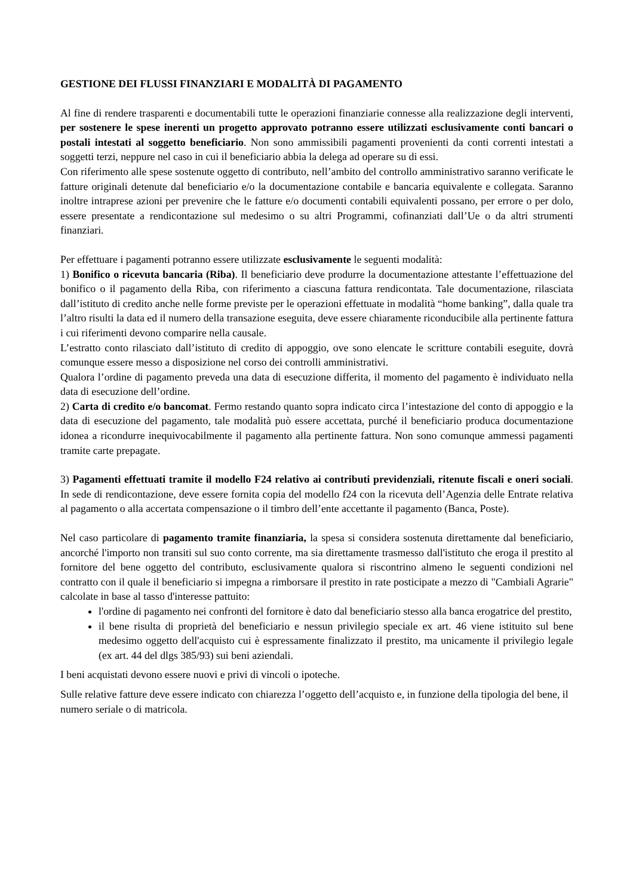GESTIONE DEI FLUSSI FINANZIARI E MODALITÀ DI PAGAMENTO
Al fine di rendere trasparenti e documentabili tutte le operazioni finanziarie connesse alla realizzazione degli interventi, per sostenere le spese inerenti un progetto approvato potranno essere utilizzati esclusivamente conti bancari o postali intestati al soggetto beneficiario. Non sono ammissibili pagamenti provenienti da conti correnti intestati a soggetti terzi, neppure nel caso in cui il beneficiario abbia la delega ad operare su di essi.
Con riferimento alle spese sostenute oggetto di contributo, nell’ambito del controllo amministrativo saranno verificate le fatture originali detenute dal beneficiario e/o la documentazione contabile e bancaria equivalente e collegata. Saranno inoltre intraprese azioni per prevenire che le fatture e/o documenti contabili equivalenti possano, per errore o per dolo, essere presentate a rendicontazione sul medesimo o su altri Programmi, cofinanziati dall’Ue o da altri strumenti finanziari.
Per effettuare i pagamenti potranno essere utilizzate esclusivamente le seguenti modalità:
1) Bonifico o ricevuta bancaria (Riba). Il beneficiario deve produrre la documentazione attestante l’effettuazione del bonifico o il pagamento della Riba, con riferimento a ciascuna fattura rendicontata. Tale documentazione, rilasciata dall’istituto di credito anche nelle forme previste per le operazioni effettuate in modalità “home banking”, dalla quale tra l’altro risulti la data ed il numero della transazione eseguita, deve essere chiaramente riconducibile alla pertinente fattura i cui riferimenti devono comparire nella causale.
L’estratto conto rilasciato dall’istituto di credito di appoggio, ove sono elencate le scritture contabili eseguite, dovrà comunque essere messo a disposizione nel corso dei controlli amministrativi.
Qualora l’ordine di pagamento preveda una data di esecuzione differita, il momento del pagamento è individuato nella data di esecuzione dell’ordine.
2) Carta di credito e/o bancomat. Fermo restando quanto sopra indicato circa l’intestazione del conto di appoggio e la data di esecuzione del pagamento, tale modalità può essere accettata, purché il beneficiario produca documentazione idonea a ricondurre inequivocabilmente il pagamento alla pertinente fattura. Non sono comunque ammessi pagamenti tramite carte prepagate.
3) Pagamenti effettuati tramite il modello F24 relativo ai contributi previdenziali, ritenute fiscali e oneri sociali. In sede di rendicontazione, deve essere fornita copia del modello f24 con la ricevuta dell’Agenzia delle Entrate relativa al pagamento o alla accertata compensazione o il timbro dell’ente accettante il pagamento (Banca, Poste).
Nel caso particolare di pagamento tramite finanziaria, la spesa si considera sostenuta direttamente dal beneficiario, ancorché l'importo non transiti sul suo conto corrente, ma sia direttamente trasmesso dall'istituto che eroga il prestito al fornitore del bene oggetto del contributo, esclusivamente qualora si riscontrino almeno le seguenti condizioni nel contratto con il quale il beneficiario si impegna a rimborsare il prestito in rate posticipate a mezzo di "Cambiali Agrarie" calcolate in base al tasso d'interesse pattuito:
l'ordine di pagamento nei confronti del fornitore è dato dal beneficiario stesso alla banca erogatrice del prestito,
il bene risulta di proprietà del beneficiario e nessun privilegio speciale ex art. 46 viene istituito sul bene medesimo oggetto dell'acquisto cui è espressamente finalizzato il prestito, ma unicamente il privilegio legale (ex art. 44 del dlgs 385/93) sui beni aziendali.
I beni acquistati devono essere nuovi e privi di vincoli o ipoteche.
Sulle relative fatture deve essere indicato con chiarezza l’oggetto dell’acquisto e, in funzione della tipologia del bene, il numero seriale o di matricola.